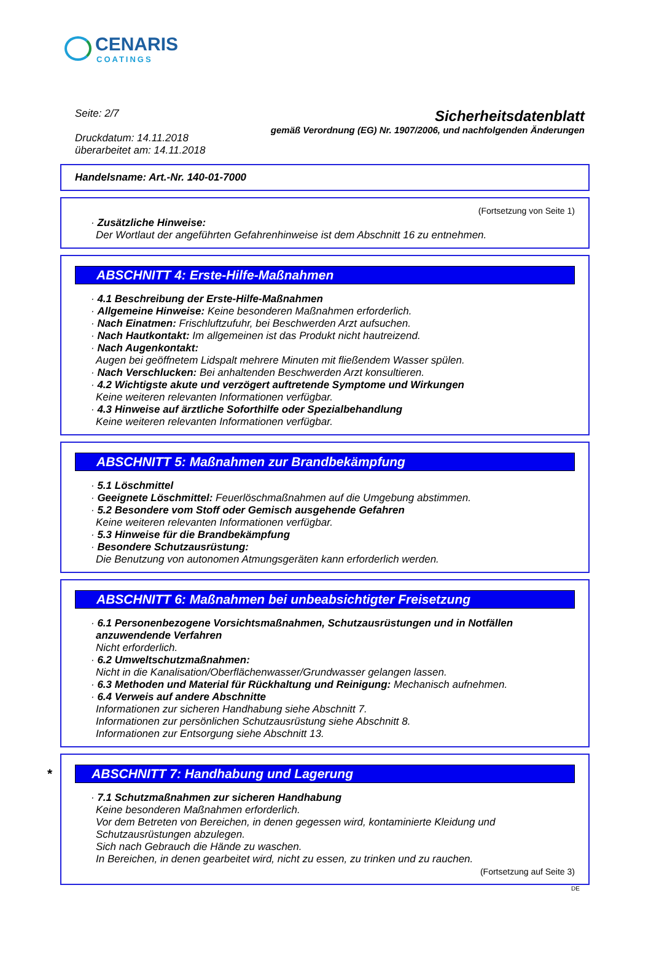CENARIS
COATINGS
Seite: 2/7
Druckdatum: 14.11.2018
überarbeitet am: 14.11.2018
Sicherheitsdatenblatt
gemäß Verordnung (EG) Nr. 1907/2006, und nachfolgenden Änderungen
Handelsname: Art.-Nr. 140-01-7000
(Fortsetzung von Seite 1)
· Zusätzliche Hinweise:
Der Wortlaut der angeführten Gefahrenhinweise ist dem Abschnitt 16 zu entnehmen.
ABSCHNITT 4: Erste-Hilfe-Maßnahmen
· 4.1 Beschreibung der Erste-Hilfe-Maßnahmen
· Allgemeine Hinweise: Keine besonderen Maßnahmen erforderlich.
· Nach Einatmen: Frischluftzufuhr, bei Beschwerden Arzt aufsuchen.
· Nach Hautkontakt: Im allgemeinen ist das Produkt nicht hautreizend.
· Nach Augenkontakt:
Augen bei geöffnetem Lidspalt mehrere Minuten mit fließendem Wasser spülen.
· Nach Verschlucken: Bei anhaltenden Beschwerden Arzt konsultieren.
· 4.2 Wichtigste akute und verzögert auftretende Symptome und Wirkungen
Keine weiteren relevanten Informationen verfügbar.
· 4.3 Hinweise auf ärztliche Soforthilfe oder Spezialbehandlung
Keine weiteren relevanten Informationen verfügbar.
ABSCHNITT 5: Maßnahmen zur Brandbekämpfung
· 5.1 Löschmittel
· Geeignete Löschmittel: Feuerlöschmaßnahmen auf die Umgebung abstimmen.
· 5.2 Besondere vom Stoff oder Gemisch ausgehende Gefahren
Keine weiteren relevanten Informationen verfügbar.
· 5.3 Hinweise für die Brandbekämpfung
· Besondere Schutzausrüstung:
Die Benutzung von autonomen Atmungsgeräten kann erforderlich werden.
ABSCHNITT 6: Maßnahmen bei unbeabsichtigter Freisetzung
· 6.1 Personenbezogene Vorsichtsmaßnahmen, Schutzausrüstungen und in Notfällen anzuwendende Verfahren
Nicht erforderlich.
· 6.2 Umweltschutzmaßnahmen:
Nicht in die Kanalisation/Oberflächenwasser/Grundwasser gelangen lassen.
· 6.3 Methoden und Material für Rückhaltung und Reinigung: Mechanisch aufnehmen.
· 6.4 Verweis auf andere Abschnitte
Informationen zur sicheren Handhabung siehe Abschnitt 7.
Informationen zur persönlichen Schutzausrüstung siehe Abschnitt 8.
Informationen zur Entsorgung siehe Abschnitt 13.
* ABSCHNITT 7: Handhabung und Lagerung
· 7.1 Schutzmaßnahmen zur sicheren Handhabung
Keine besonderen Maßnahmen erforderlich.
Vor dem Betreten von Bereichen, in denen gegessen wird, kontaminierte Kleidung und Schutzausrüstungen abzulegen.
Sich nach Gebrauch die Hände zu waschen.
In Bereichen, in denen gearbeitet wird, nicht zu essen, zu trinken und zu rauchen.
(Fortsetzung auf Seite 3)
DE